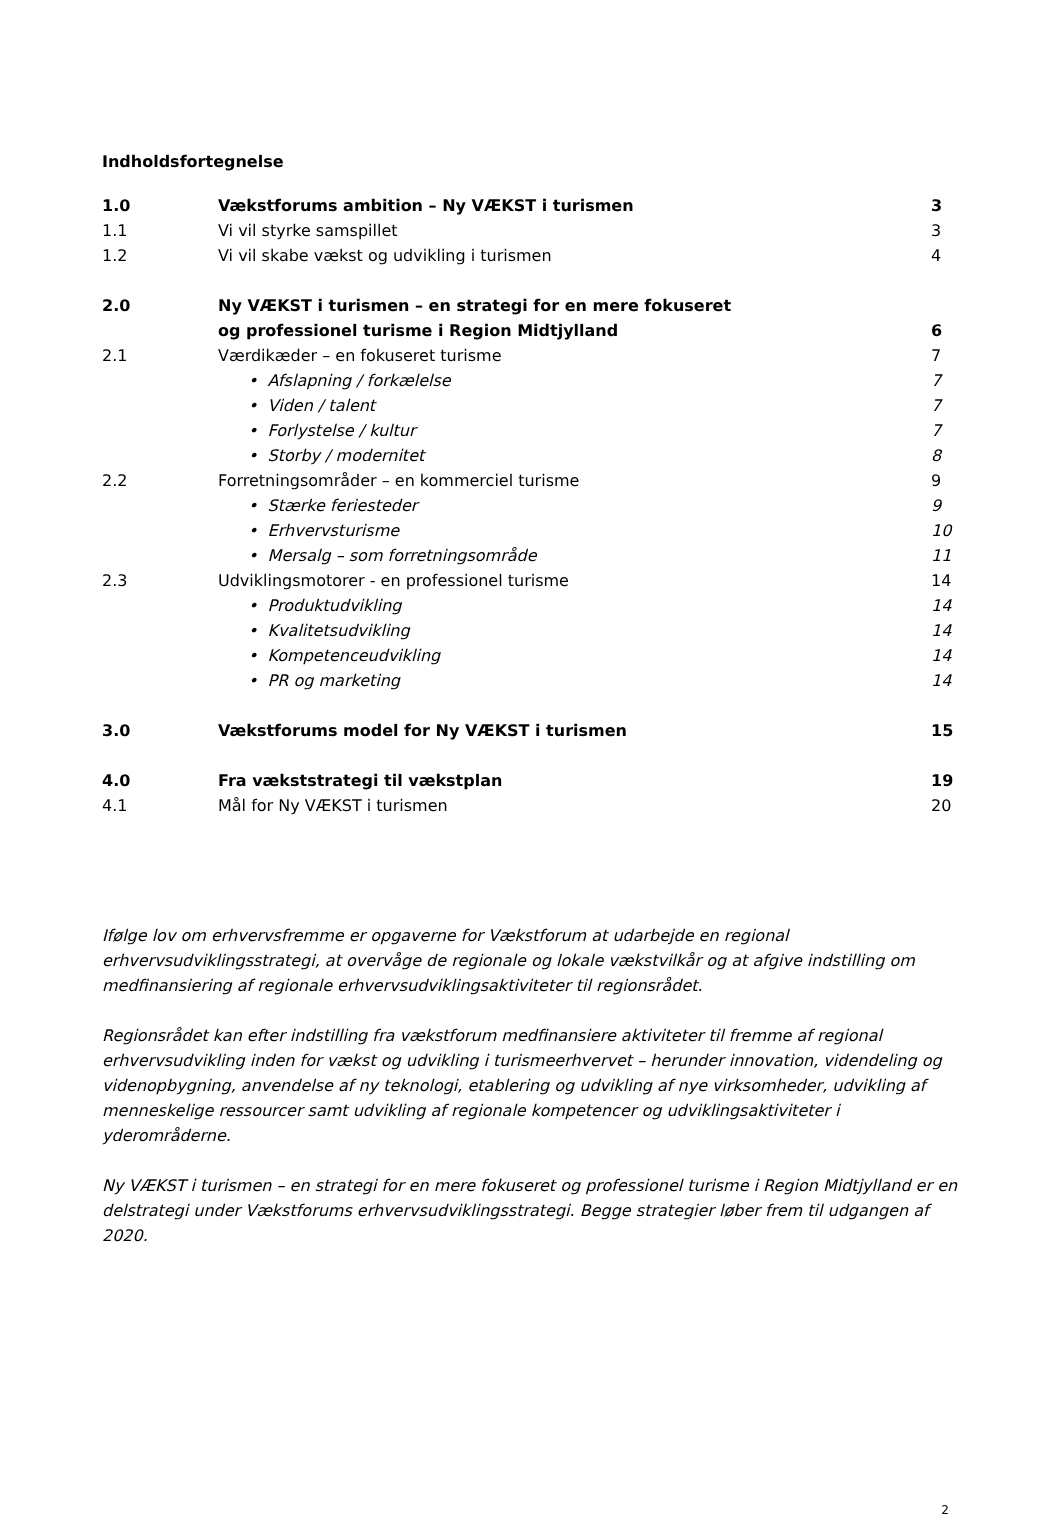Indholdsfortegnelse
1.0 Vækstforums ambition – Ny VÆKST i turismen 3
1.1 Vi vil styrke samspillet 3
1.2 Vi vil skabe vækst og udvikling i turismen 4
2.0 Ny VÆKST i turismen – en strategi for en mere fokuseret
og professionel turisme i Region Midtjylland
6
2.1 Værdikæder – en fokuseret turisme 7
• Afslapning / forkælelse 7
• Viden / talent 7
• Forlystelse / kultur 7
• Storby / modernitet 8
2.2 Forretningsområder – en kommerciel turisme 9
• Stærke feriesteder 9
• Erhvervsturisme 10
• Mersalg – som forretningsområde 11
2.3 Udviklingsmotorer - en professionel turisme 14
• Produktudvikling 14
• Kvalitetsudvikling 14
• Kompetenceudvikling 14
• PR og marketing 14
3.0 Vækstforums model for Ny VÆKST i turismen 15
4.0 Fra vækststrategi til vækstplan 19
4.1 Mål for Ny VÆKST i turismen 20
Ifølge lov om erhvervsfremme er opgaverne for Vækstforum at udarbejde en regional erhvervsudviklingsstrategi, at overvåge de regionale og lokale vækstvilkår og at afgive indstilling om medfinansiering af regionale erhvervsudviklingsaktiviteter til regionsrådet.
Regionsrådet kan efter indstilling fra vækstforum medfinansiere aktiviteter til fremme af regional erhvervsudvikling inden for vækst og udvikling i turismeerhvervet – herunder innovation, videndeling og videnopbygning, anvendelse af ny teknologi, etablering og udvikling af nye virksomheder, udvikling af menneskelige ressourcer samt udvikling af regionale kompetencer og udviklingsaktiviteter i yderområderne.
Ny VÆKST i turismen – en strategi for en mere fokuseret og professionel turisme i Region Midtjylland er en delstrategi under Vækstforums erhvervsudviklingsstrategi. Begge strategier løber frem til udgangen af 2020.
2